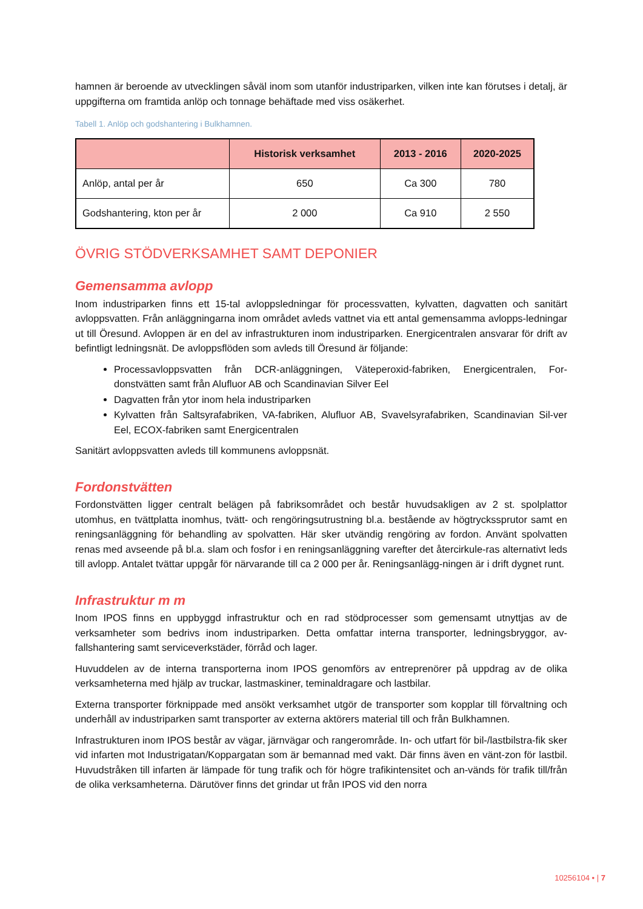hamnen är beroende av utvecklingen såväl inom som utanför industriparken, vilken inte kan förutses i detalj, är uppgifterna om framtida anlöp och tonnage behäftade med viss osäkerhet.
Tabell 1. Anlöp och godshantering i Bulkhamnen.
| | Historisk verksamhet | 2013 - 2016 | 2020-2025 |
| --- | --- | --- | --- |
| Anlöp, antal per år | 650 | Ca 300 | 780 |
| Godshantering, kton per år | 2 000 | Ca 910 | 2 550 |
ÖVRIG STÖDVERKSAMHET SAMT DEPONIER
Gemensamma avlopp
Inom industriparken finns ett 15-tal avloppsledningar för processvatten, kylvatten, dagvatten och sanitärt avloppsvatten. Från anläggningarna inom området avleds vattnet via ett antal gemensamma avlopps-ledningar ut till Öresund. Avloppen är en del av infrastrukturen inom industriparken. Energicentralen ansvarar för drift av befintligt ledningsnät. De avloppsflöden som avleds till Öresund är följande:
Processavloppsvatten från DCR-anläggningen, Väteperoxid-fabriken, Energicentralen, For-donstvätten samt från Alufluor AB och Scandinavian Silver Eel
Dagvatten från ytor inom hela industriparken
Kylvatten från Saltsyrafabriken, VA-fabriken, Alufluor AB, Svavelsyrafabriken, Scandinavian Sil-ver Eel, ECOX-fabriken samt Energicentralen
Sanitärt avloppsvatten avleds till kommunens avloppsnät.
Fordonstvätten
Fordonstvätten ligger centralt belägen på fabriksområdet och består huvudsakligen av 2 st. spolplattor utomhus, en tvättplatta inomhus, tvätt- och rengöringsutrustning bl.a. bestående av högtryckssprutor samt en reningsanläggning för behandling av spolvatten. Här sker utvändig rengöring av fordon. Använt spolvatten renas med avseende på bl.a. slam och fosfor i en reningsanläggning varefter det återcirkule-ras alternativt leds till avlopp. Antalet tvättar uppgår för närvarande till ca 2 000 per år. Reningsanlägg-ningen är i drift dygnet runt.
Infrastruktur m m
Inom IPOS finns en uppbyggd infrastruktur och en rad stödprocesser som gemensamt utnyttjas av de verksamheter som bedrivs inom industriparken. Detta omfattar interna transporter, ledningsbryggor, av-fallshantering samt serviceverkstäder, förråd och lager.
Huvuddelen av de interna transporterna inom IPOS genomförs av entreprenörer på uppdrag av de olika verksamheterna med hjälp av truckar, lastmaskiner, teminaldragare och lastbilar.
Externa transporter förknippade med ansökt verksamhet utgör de transporter som kopplar till förvaltning och underhåll av industriparken samt transporter av externa aktörers material till och från Bulkhamnen.
Infrastrukturen inom IPOS består av vägar, järnvägar och rangerområde. In- och utfart för bil-/lastbilstra-fik sker vid infarten mot Industrigatan/Koppargatan som är bemannad med vakt. Där finns även en vänt-zon för lastbil. Huvudstråken till infarten är lämpade för tung trafik och för högre trafikintensitet och an-vänds för trafik till/från de olika verksamheterna. Därutöver finns det grindar ut från IPOS vid den norra
10256104 • | 7